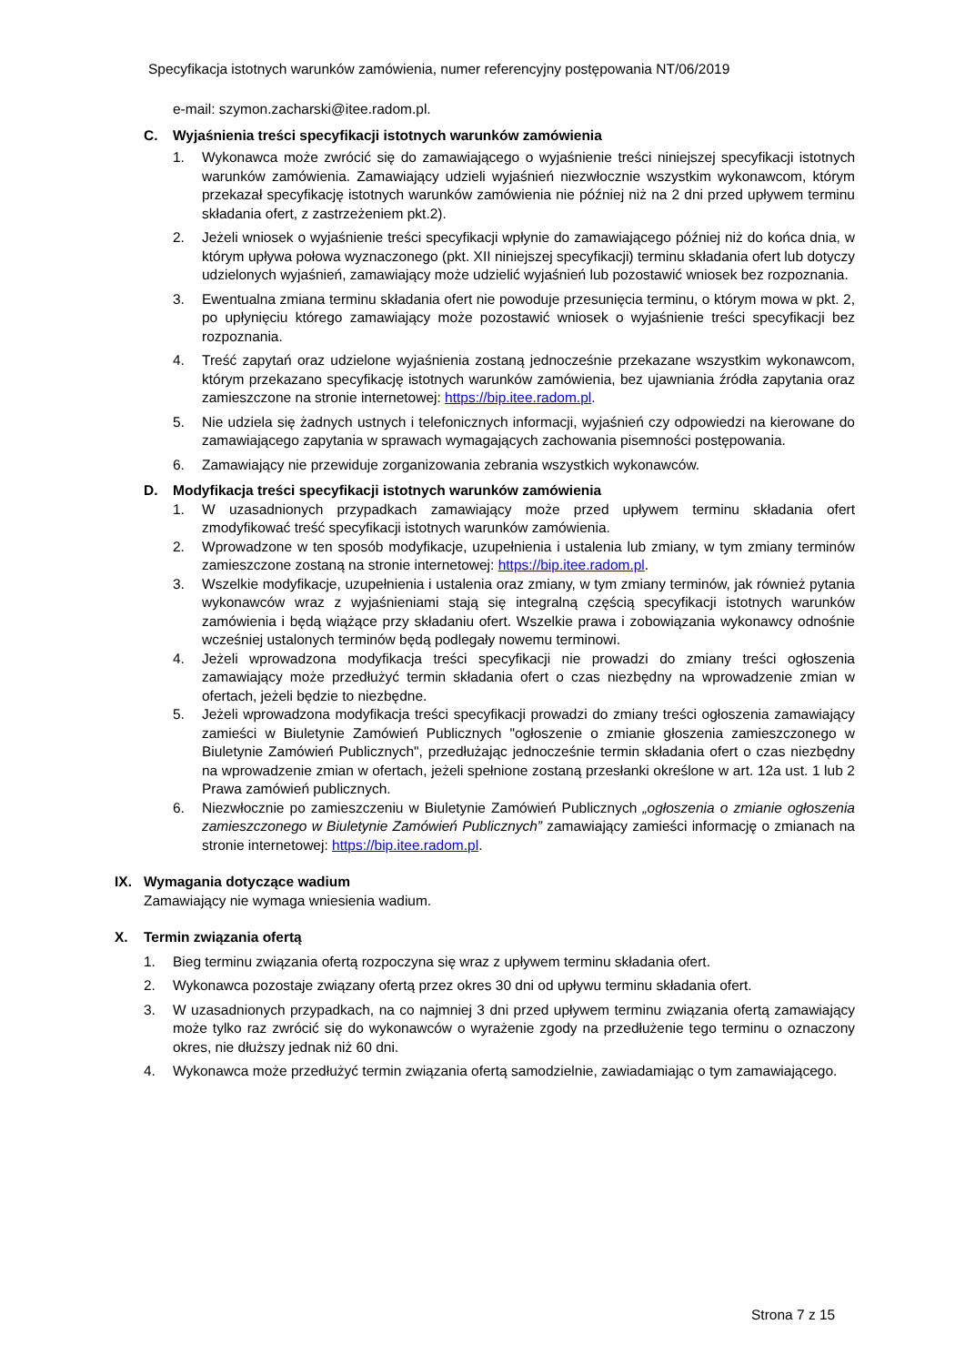Specyfikacja istotnych warunków zamówienia, numer referencyjny postępowania NT/06/2019
e-mail: szymon.zacharski@itee.radom.pl.
C. Wyjaśnienia treści specyfikacji istotnych warunków zamówienia
1. Wykonawca może zwrócić się do zamawiającego o wyjaśnienie treści niniejszej specyfikacji istotnych warunków zamówienia. Zamawiający udzieli wyjaśnień niezwłocznie wszystkim wykonawcom, którym przekazał specyfikację istotnych warunków zamówienia nie później niż na 2 dni przed upływem terminu składania ofert, z zastrzeżeniem pkt.2).
2. Jeżeli wniosek o wyjaśnienie treści specyfikacji wpłynie do zamawiającego później niż do końca dnia, w którym upływa połowa wyznaczonego (pkt. XII niniejszej specyfikacji) terminu składania ofert lub dotyczy udzielonych wyjaśnień, zamawiający może udzielić wyjaśnień lub pozostawić wniosek bez rozpoznania.
3. Ewentualna zmiana terminu składania ofert nie powoduje przesunięcia terminu, o którym mowa w pkt. 2, po upłynięciu którego zamawiający może pozostawić wniosek o wyjaśnienie treści specyfikacji bez rozpoznania.
4. Treść zapytań oraz udzielone wyjaśnienia zostaną jednocześnie przekazane wszystkim wykonawcom, którym przekazano specyfikację istotnych warunków zamówienia, bez ujawniania źródła zapytania oraz zamieszczone na stronie internetowej: https://bip.itee.radom.pl.
5. Nie udziela się żadnych ustnych i telefonicznych informacji, wyjaśnień czy odpowiedzi na kierowane do zamawiającego zapytania w sprawach wymagających zachowania pisemności postępowania.
6. Zamawiający nie przewiduje zorganizowania zebrania wszystkich wykonawców.
D. Modyfikacja treści specyfikacji istotnych warunków zamówienia
1. W uzasadnionych przypadkach zamawiający może przed upływem terminu składania ofert zmodyfikować treść specyfikacji istotnych warunków zamówienia.
2. Wprowadzone w ten sposób modyfikacje, uzupełnienia i ustalenia lub zmiany, w tym zmiany terminów zamieszczone zostaną na stronie internetowej: https://bip.itee.radom.pl.
3. Wszelkie modyfikacje, uzupełnienia i ustalenia oraz zmiany, w tym zmiany terminów, jak również pytania wykonawców wraz z wyjaśnieniami stają się integralną częścią specyfikacji istotnych warunków zamówienia i będą wiążące przy składaniu ofert. Wszelkie prawa i zobowiązania wykonawcy odnośnie wcześniej ustalonych terminów będą podlegały nowemu terminowi.
4. Jeżeli wprowadzona modyfikacja treści specyfikacji nie prowadzi do zmiany treści ogłoszenia zamawiający może przedłużyć termin składania ofert o czas niezbędny na wprowadzenie zmian w ofertach, jeżeli będzie to niezbędne.
5. Jeżeli wprowadzona modyfikacja treści specyfikacji prowadzi do zmiany treści ogłoszenia zamawiający zamieści w Biuletynie Zamówień Publicznych "ogłoszenie o zmianie głoszenia zamieszczonego w Biuletynie Zamówień Publicznych", przedłużając jednocześnie termin składania ofert o czas niezbędny na wprowadzenie zmian w ofertach, jeżeli spełnione zostaną przesłanki określone w art. 12a ust. 1 lub 2 Prawa zamówień publicznych.
6. Niezwłocznie po zamieszczeniu w Biuletynie Zamówień Publicznych „ogłoszenia o zmianie ogłoszenia zamieszczonego w Biuletynie Zamówień Publicznych” zamawiający zamieści informację o zmianach na stronie internetowej: https://bip.itee.radom.pl.
IX. Wymagania dotyczące wadium
Zamawiający nie wymaga wniesienia wadium.
X. Termin związania ofertą
1. Bieg terminu związania ofertą rozpoczyna się wraz z upływem terminu składania ofert.
2. Wykonawca pozostaje związany ofertą przez okres 30 dni od upływu terminu składania ofert.
3. W uzasadnionych przypadkach, na co najmniej 3 dni przed upływem terminu związania ofertą zamawiający może tylko raz zwrócić się do wykonawców o wyrażenie zgody na przedłużenie tego terminu o oznaczony okres, nie dłuższy jednak niż 60 dni.
4. Wykonawca może przedłużyć termin związania ofertą samodzielnie, zawiadamiając o tym zamawiającego.
Strona 7 z 15